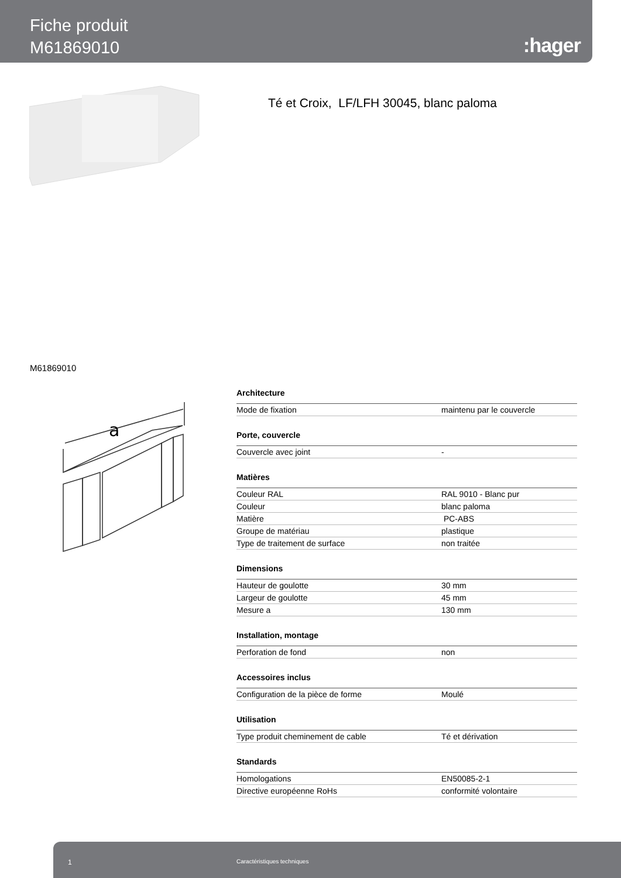Fiche produit
M61869010
:hager
Té et Croix, LF/LFH 30045, blanc paloma
M61869010
a
| Architecture | |
| --- | --- |
| Mode de fixation | maintenu par le couvercle |
| Porte, couvercle | |
| Couvercle avec joint | - |
| Matières | |
| Couleur RAL | RAL 9010 - Blanc pur |
| Couleur | blanc paloma |
| Matière | PC-ABS |
| Groupe de matériau | plastique |
| Type de traitement de surface | non traitée |
| Dimensions | |
| Hauteur de goulotte | 30 mm |
| Largeur de goulotte | 45 mm |
| Mesure a | 130 mm |
| Installation, montage | |
| Perforation de fond | non |
| Accessoires inclus | |
| Configuration de la pièce de forme | Moulé |
| Utilisation | |
| Type produit cheminement de cable | Té et dérivation |
| Standards | |
| Homologations | EN50085-2-1 |
| Directive européenne RoHs | conformité volontaire |
1 Caractéristiques techniques